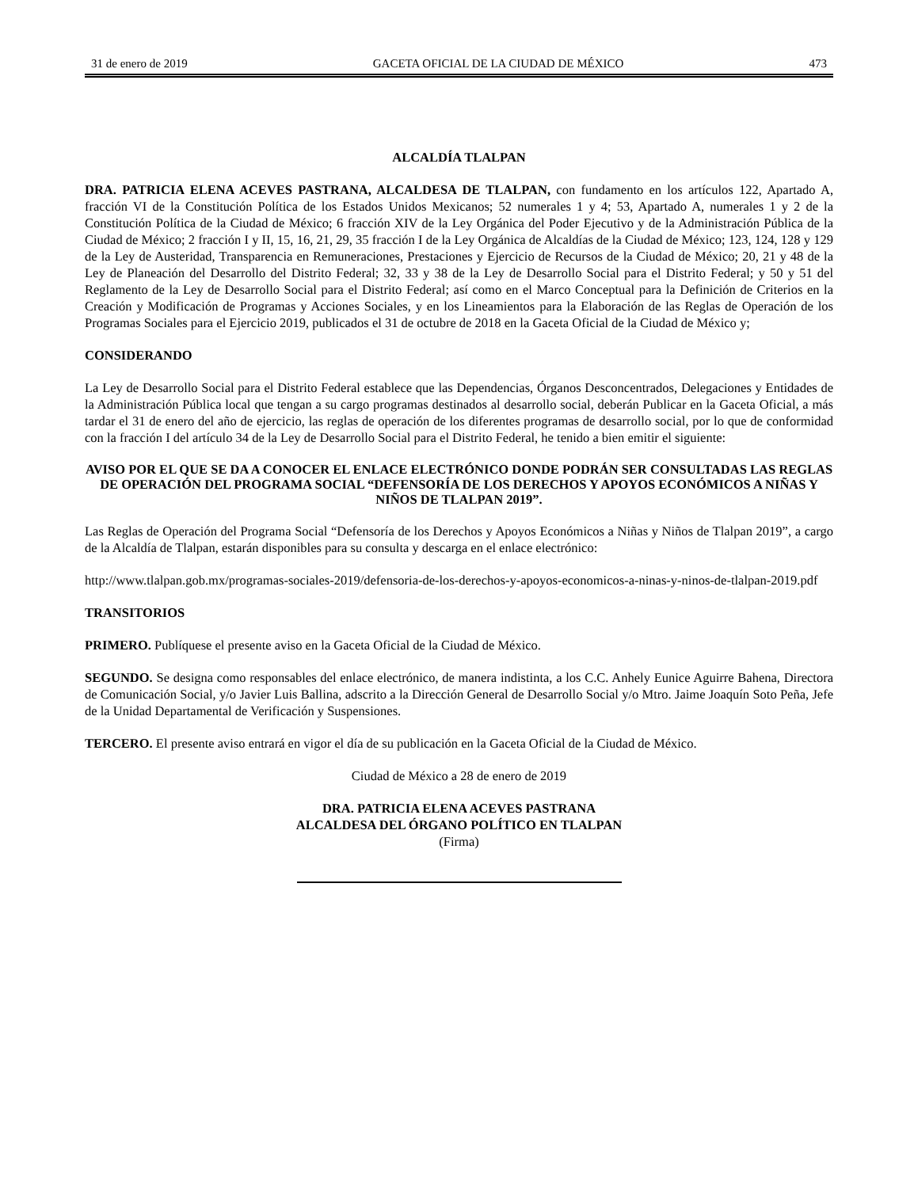31 de enero de 2019 GACETA OFICIAL DE LA CIUDAD DE MÉXICO 473
ALCALDÍA TLALPAN
DRA. PATRICIA ELENA ACEVES PASTRANA, ALCALDESA DE TLALPAN, con fundamento en los artículos 122, Apartado A, fracción VI de la Constitución Política de los Estados Unidos Mexicanos; 52 numerales 1 y 4; 53, Apartado A, numerales 1 y 2 de la Constitución Política de la Ciudad de México; 6 fracción XIV de la Ley Orgánica del Poder Ejecutivo y de la Administración Pública de la Ciudad de México; 2 fracción I y II, 15, 16, 21, 29, 35 fracción I de la Ley Orgánica de Alcaldías de la Ciudad de México; 123, 124, 128 y 129 de la Ley de Austeridad, Transparencia en Remuneraciones, Prestaciones y Ejercicio de Recursos de la Ciudad de México; 20, 21 y 48 de la Ley de Planeación del Desarrollo del Distrito Federal; 32, 33 y 38 de la Ley de Desarrollo Social para el Distrito Federal; y 50 y 51 del Reglamento de la Ley de Desarrollo Social para el Distrito Federal; así como en el Marco Conceptual para la Definición de Criterios en la Creación y Modificación de Programas y Acciones Sociales, y en los Lineamientos para la Elaboración de las Reglas de Operación de los Programas Sociales para el Ejercicio 2019, publicados el 31 de octubre de 2018 en la Gaceta Oficial de la Ciudad de México y;
CONSIDERANDO
La Ley de Desarrollo Social para el Distrito Federal establece que las Dependencias, Órganos Desconcentrados, Delegaciones y Entidades de la Administración Pública local que tengan a su cargo programas destinados al desarrollo social, deberán Publicar en la Gaceta Oficial, a más tardar el 31 de enero del año de ejercicio, las reglas de operación de los diferentes programas de desarrollo social, por lo que de conformidad con la fracción I del artículo 34 de la Ley de Desarrollo Social para el Distrito Federal, he tenido a bien emitir el siguiente:
AVISO POR EL QUE SE DA A CONOCER EL ENLACE ELECTRÓNICO DONDE PODRÁN SER CONSULTADAS LAS REGLAS DE OPERACIÓN DEL PROGRAMA SOCIAL “DEFENSORÍA DE LOS DERECHOS Y APOYOS ECONÓMICOS A NIÑAS Y NIÑOS DE TLALPAN 2019”.
Las Reglas de Operación del Programa Social “Defensoría de los Derechos y Apoyos Económicos a Niñas y Niños de Tlalpan 2019”, a cargo de la Alcaldía de Tlalpan, estarán disponibles para su consulta y descarga en el enlace electrónico:
http://www.tlalpan.gob.mx/programas-sociales-2019/defensoria-de-los-derechos-y-apoyos-economicos-a-ninas-y-ninos-de-tlalpan-2019.pdf
TRANSITORIOS
PRIMERO. Publíquese el presente aviso en la Gaceta Oficial de la Ciudad de México.
SEGUNDO. Se designa como responsables del enlace electrónico, de manera indistinta, a los C.C. Anhely Eunice Aguirre Bahena, Directora de Comunicación Social, y/o Javier Luis Ballina, adscrito a la Dirección General de Desarrollo Social y/o Mtro. Jaime Joaquín Soto Peña, Jefe de la Unidad Departamental de Verificación y Suspensiones.
TERCERO. El presente aviso entrará en vigor el día de su publicación en la Gaceta Oficial de la Ciudad de México.
Ciudad de México a 28 de enero de 2019
DRA. PATRICIA ELENA ACEVES PASTRANA
ALCALDESA DEL ÓRGANO POLÍTICO EN TLALPAN
(Firma)